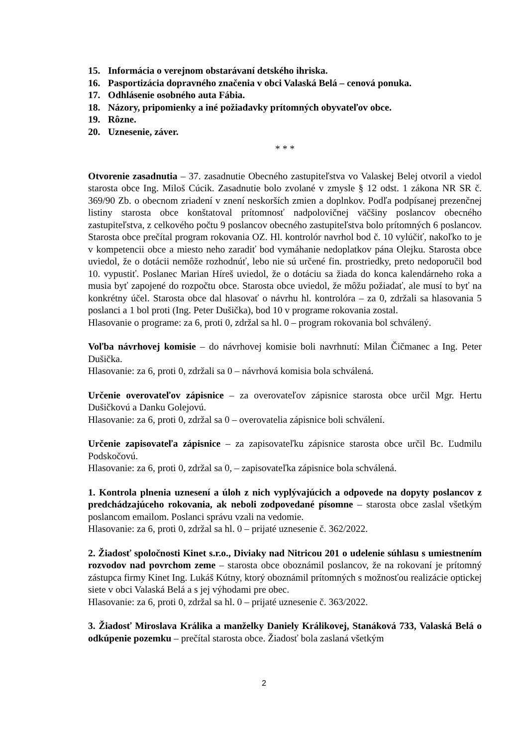15. Informácia o verejnom obstarávaní detského ihriska.
16. Pasportizácia dopravného značenia v obci Valaská Belá – cenová ponuka.
17. Odhlásenie osobného auta Fábia.
18. Názory, pripomienky a iné požiadavky prítomných obyvateľov obce.
19. Rôzne.
20. Uznesenie, záver.
* * *
Otvorenie zasadnutia – 37. zasadnutie Obecného zastupiteľstva vo Valaskej Belej otvoril a viedol starosta obce Ing. Miloš Cúcik. Zasadnutie bolo zvolané v zmysle § 12 odst. 1 zákona NR SR č. 369/90 Zb. o obecnom zriadení v znení neskorších zmien a doplnkov. Podľa podpísanej prezenčnej listiny starosta obce konštatoval prítomnosť nadpolovičnej väčšiny poslancov obecného zastupiteľstva, z celkového počtu 9 poslancov obecného zastupiteľstva bolo prítomných 6 poslancov. Starosta obce prečítal program rokovania OZ. Hl. kontrolór navrhol bod č. 10 vylúčiť, nakoľko to je v kompetencii obce a miesto neho zaradiť bod vymáhanie nedoplatkov pána Olejku. Starosta obce uviedol, že o dotácii nemôže rozhodnúť, lebo nie sú určené fin. prostriedky, preto nedoporučil bod 10. vypustiť. Poslanec Marian Híreš uviedol, že o dotáciu sa žiada do konca kalendárneho roka a musia byť zapojené do rozpočtu obce. Starosta obce uviedol, že môžu požiadať, ale musí to byť na konkrétny účel. Starosta obce dal hlasovať o návrhu hl. kontrolóra – za 0, zdržali sa hlasovania 5 poslanci a 1 bol proti (Ing. Peter Dušička), bod 10 v programe rokovania zostal.
Hlasovanie o programe: za 6, proti 0, zdržal sa hl. 0 – program rokovania bol schválený.
Voľba návrhovej komisie – do návrhovej komisie boli navrhnutí: Milan Čičmanec a Ing. Peter Dušička.
Hlasovanie: za 6, proti 0, zdržali sa 0 – návrhová komisia bola schválená.
Určenie overovateľov zápisnice – za overovateľov zápisnice starosta obce určil Mgr. Hertu Dušičkovú a Danku Golejovú.
Hlasovanie: za 6, proti 0, zdržal sa 0 – overovatelia zápisnice boli schválení.
Určenie zapisovateľa zápisnice – za zapisovateľku zápisnice starosta obce určil Bc. Ľudmilu Podskočovú.
Hlasovanie: za 6, proti 0, zdržal sa 0, – zapisovateľka zápisnice bola schválená.
1. Kontrola plnenia uznesení a úloh z nich vyplývajúcich a odpovede na dopyty poslancov z predchádzajúceho rokovania, ak neboli zodpovedané písomne – starosta obce zaslal všetkým poslancom emailom. Poslanci správu vzali na vedomie.
Hlasovanie: za 6, proti 0, zdržal sa hl. 0 – prijaté uznesenie č. 362/2022.
2. Žiadosť spoločnosti Kinet s.r.o., Diviaky nad Nitricou 201 o udelenie súhlasu s umiestnením rozvodov nad povrchom zeme – starosta obce oboznámil poslancov, že na rokovaní je prítomný zástupca firmy Kinet Ing. Lukáš Kútny, ktorý oboznámil prítomných s možnosťou realizácie optickej siete v obci Valaská Belá a s jej výhodami pre obec.
Hlasovanie: za 6, proti 0, zdržal sa hl. 0 – prijaté uznesenie č. 363/2022.
3. Žiadosť Miroslava Králika a manželky Daniely Králikovej, Stanáková 733, Valaská Belá o odkúpenie pozemku – prečítal starosta obce. Žiadosť bola zaslaná všetkým
2